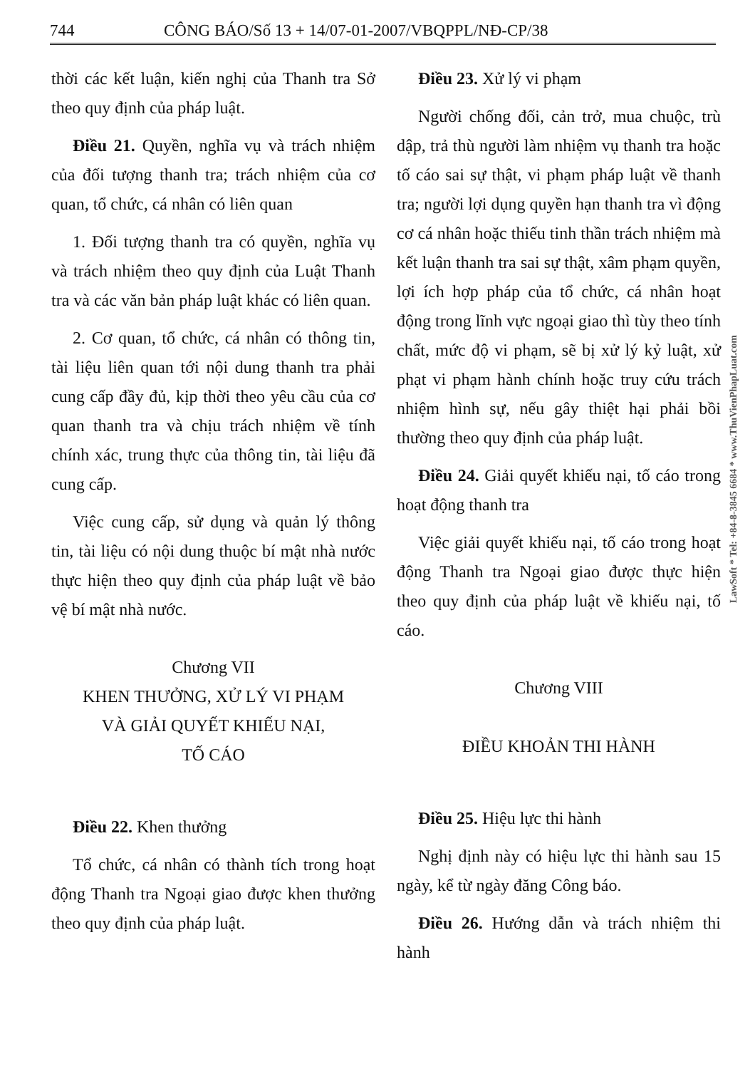744 CÔNG BÁO/Số 13 + 14/07-01-2007/VBQPPL/NĐ-CP/38
thời các kết luận, kiến nghị của Thanh tra Sở theo quy định của pháp luật.
Điều 21. Quyền, nghĩa vụ và trách nhiệm của đối tượng thanh tra; trách nhiệm của cơ quan, tổ chức, cá nhân có liên quan
1. Đối tượng thanh tra có quyền, nghĩa vụ và trách nhiệm theo quy định của Luật Thanh tra và các văn bản pháp luật khác có liên quan.
2. Cơ quan, tổ chức, cá nhân có thông tin, tài liệu liên quan tới nội dung thanh tra phải cung cấp đầy đủ, kịp thời theo yêu cầu của cơ quan thanh tra và chịu trách nhiệm về tính chính xác, trung thực của thông tin, tài liệu đã cung cấp.
Việc cung cấp, sử dụng và quản lý thông tin, tài liệu có nội dung thuộc bí mật nhà nước thực hiện theo quy định của pháp luật về bảo vệ bí mật nhà nước.
Chương VII
KHEN THƯỞNG, XỬ LÝ VI PHẠM
VÀ GIẢI QUYẾT KHIẾU NẠI,
TỐ CÁO
Điều 22. Khen thưởng
Tổ chức, cá nhân có thành tích trong hoạt động Thanh tra Ngoại giao được khen thưởng theo quy định của pháp luật.
Điều 23. Xử lý vi phạm
Người chống đối, cản trở, mua chuộc, trù dập, trả thù người làm nhiệm vụ thanh tra hoặc tố cáo sai sự thật, vi phạm pháp luật về thanh tra; người lợi dụng quyền hạn thanh tra vì động cơ cá nhân hoặc thiếu tinh thần trách nhiệm mà kết luận thanh tra sai sự thật, xâm phạm quyền, lợi ích hợp pháp của tổ chức, cá nhân hoạt động trong lĩnh vực ngoại giao thì tùy theo tính chất, mức độ vi phạm, sẽ bị xử lý kỷ luật, xử phạt vi phạm hành chính hoặc truy cứu trách nhiệm hình sự, nếu gây thiệt hại phải bồi thường theo quy định của pháp luật.
Điều 24. Giải quyết khiếu nại, tố cáo trong hoạt động thanh tra
Việc giải quyết khiếu nại, tố cáo trong hoạt động Thanh tra Ngoại giao được thực hiện theo quy định của pháp luật về khiếu nại, tố cáo.
Chương VIII
ĐIỀU KHOẢN THI HÀNH
Điều 25. Hiệu lực thi hành
Nghị định này có hiệu lực thi hành sau 15 ngày, kể từ ngày đăng Công báo.
Điều 26. Hướng dẫn và trách nhiệm thi hành
LawSoft * Tel: +84-8-3845 6684 * www.ThuVienPhapLuat.com